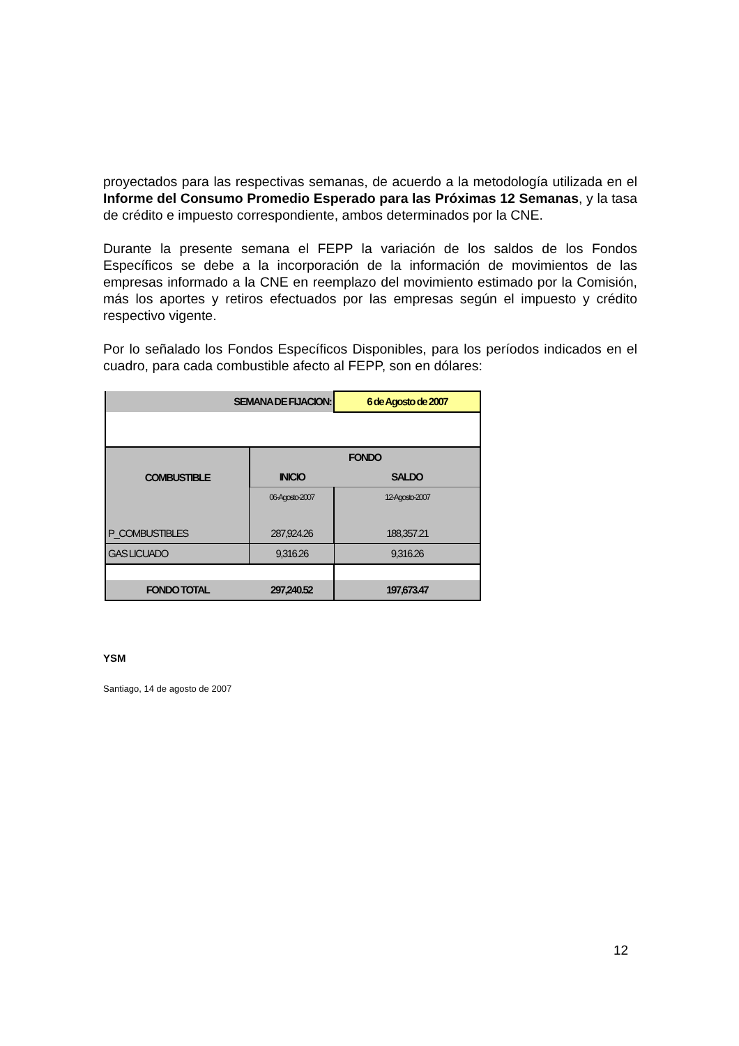proyectados para las respectivas semanas, de acuerdo a la metodología utilizada en el Informe del Consumo Promedio Esperado para las Próximas 12 Semanas, y la tasa de crédito e impuesto correspondiente, ambos determinados por la CNE.
Durante la presente semana el FEPP la variación de los saldos de los Fondos Específicos se debe a la incorporación de la información de movimientos de las empresas informado a la CNE en reemplazo del movimiento estimado por la Comisión, más los aportes y retiros efectuados por las empresas según el impuesto y crédito respectivo vigente.
Por lo señalado los Fondos Específicos Disponibles, para los períodos indicados en el cuadro, para cada combustible afecto al FEPP, son en dólares:
| SEMANA DE FIJACION: | | 6 de Agosto de 2007 |
| COMBUSTIBLE | FONDO | |
| | INICIO | SALDO |
| | 06-Agosto-2007 | 12-Agosto-2007 |
| P_COMBUSTIBLES | 287,924.26 | 188,357.21 |
| GAS LICUADO | 9,316.26 | 9,316.26 |
| FONDO TOTAL | 297,240.52 | 197,673.47 |
YSM
Santiago, 14 de agosto de 2007
12